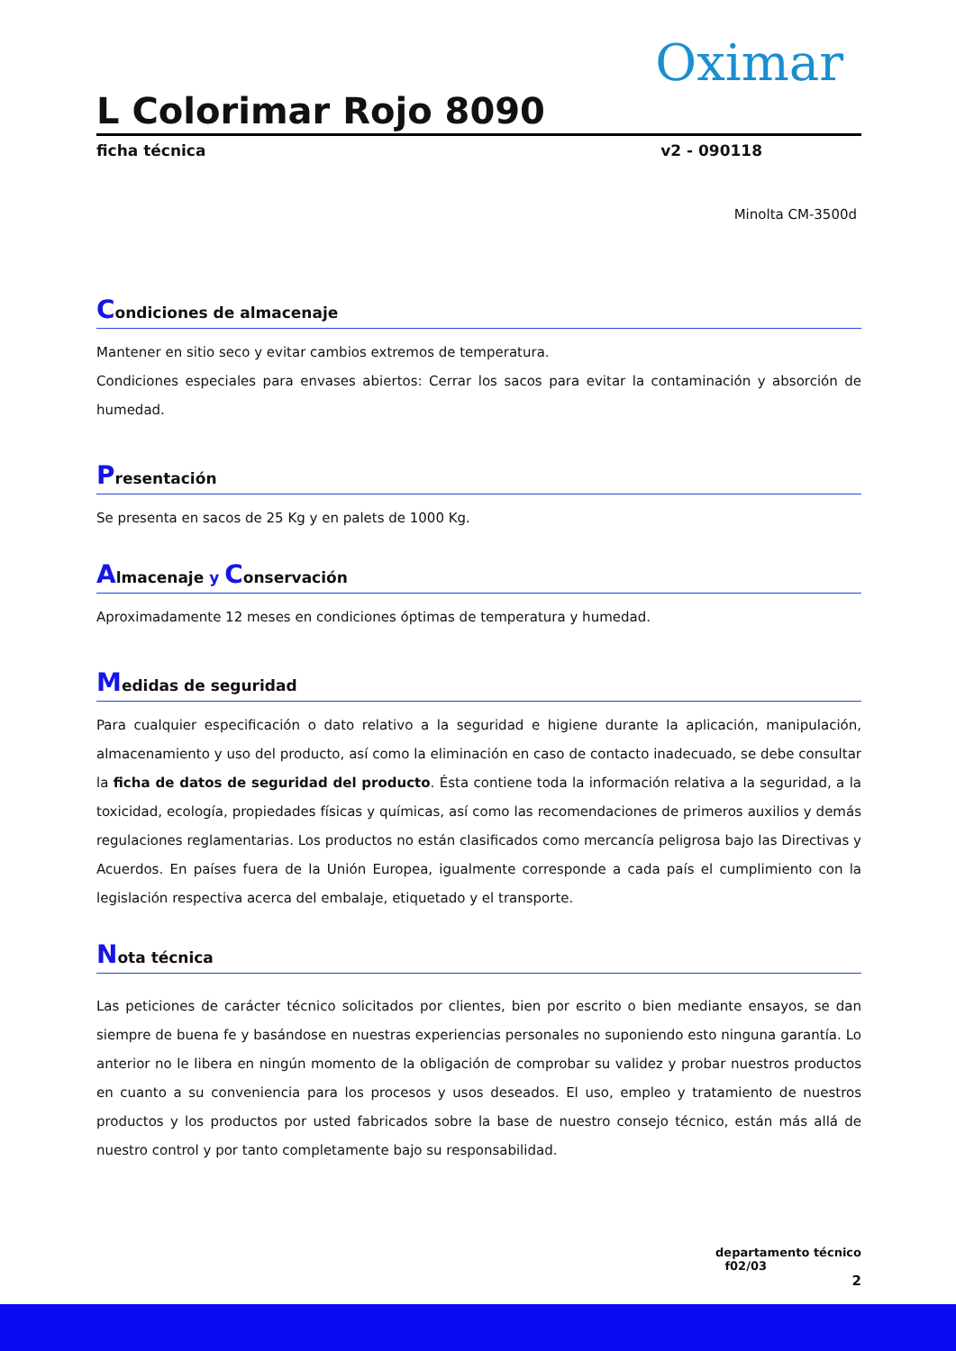Oximar
L Colorimar Rojo 8090
ficha técnica v2 - 090118
Minolta CM-3500d
Condiciones de almacenaje
Mantener en sitio seco y evitar cambios extremos de temperatura.
Condiciones especiales para envases abiertos: Cerrar los sacos para evitar la contaminación y absorción de humedad.
Presentación
Se presenta en sacos de 25 Kg y en palets de 1000 Kg.
Almacenaje y Conservación
Aproximadamente 12 meses en condiciones óptimas de temperatura y humedad.
Medidas de seguridad
Para cualquier especificación o dato relativo a la seguridad e higiene durante la aplicación, manipulación, almacenamiento y uso del producto, así como la eliminación en caso de contacto inadecuado, se debe consultar la ficha de datos de seguridad del producto. Ésta contiene toda la información relativa a la seguridad, a la toxicidad, ecología, propiedades físicas y químicas, así como las recomendaciones de primeros auxilios y demás regulaciones reglamentarias. Los productos no están clasificados como mercancía peligrosa bajo las Directivas y Acuerdos. En países fuera de la Unión Europea, igualmente corresponde a cada país el cumplimiento con la legislación respectiva acerca del embalaje, etiquetado y el transporte.
Nota técnica
Las peticiones de carácter técnico solicitados por clientes, bien por escrito o bien mediante ensayos, se dan siempre de buena fe y basándose en nuestras experiencias personales no suponiendo esto ninguna garantía. Lo anterior no le libera en ningún momento de la obligación de comprobar su validez y probar nuestros productos en cuanto a su conveniencia para los procesos y usos deseados. El uso, empleo y tratamiento de nuestros productos y los productos por usted fabricados sobre la base de nuestro consejo técnico, están más allá de nuestro control y por tanto completamente bajo su responsabilidad.
departamento técnico
f02/03
2